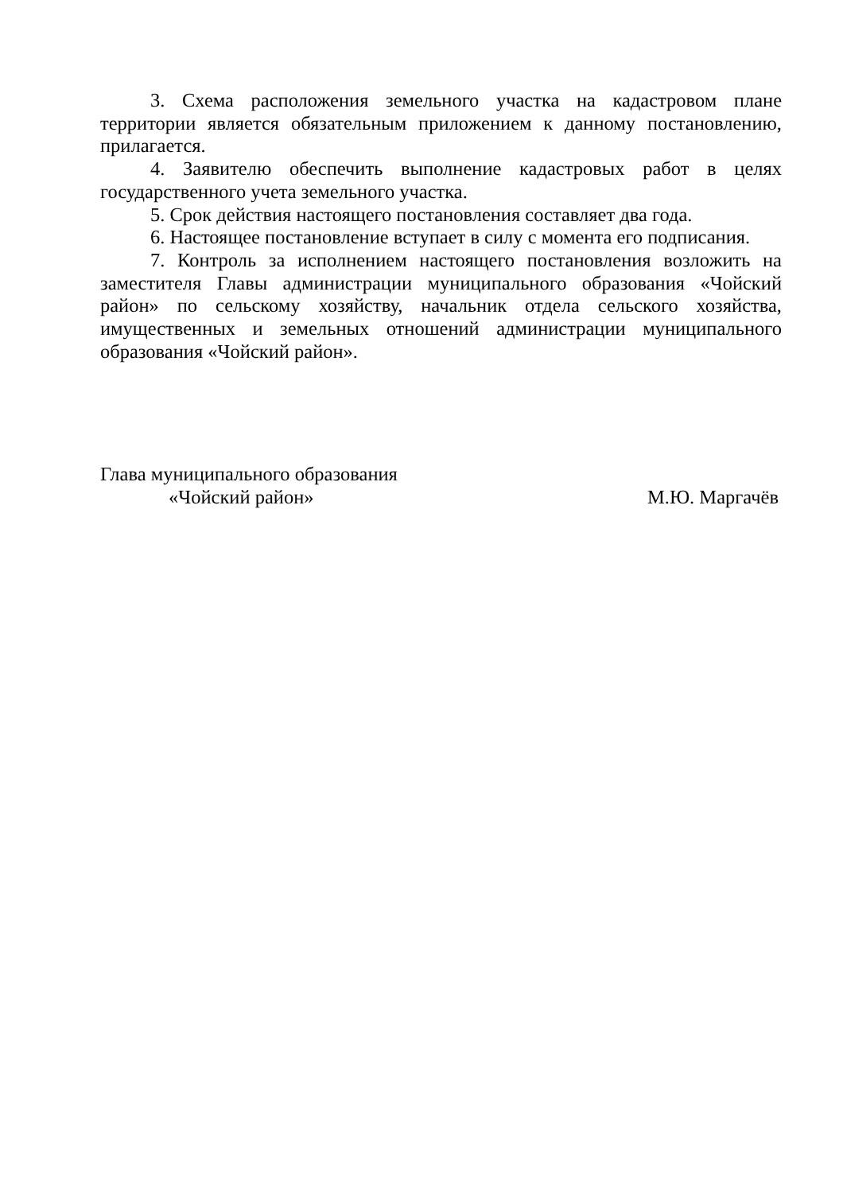3. Схема расположения земельного участка на кадастровом плане территории является обязательным приложением к данному постановлению, прилагается.
4. Заявителю обеспечить выполнение кадастровых работ в целях государственного учета земельного участка.
5. Срок действия настоящего постановления составляет два года.
6. Настоящее постановление вступает в силу с момента его подписания.
7. Контроль за исполнением настоящего постановления возложить на заместителя Главы администрации муниципального образования «Чойский район» по сельскому хозяйству, начальник отдела сельского хозяйства, имущественных и земельных отношений администрации муниципального образования «Чойский район».
Глава муниципального образования
«Чойский район» М.Ю. Маргачёв